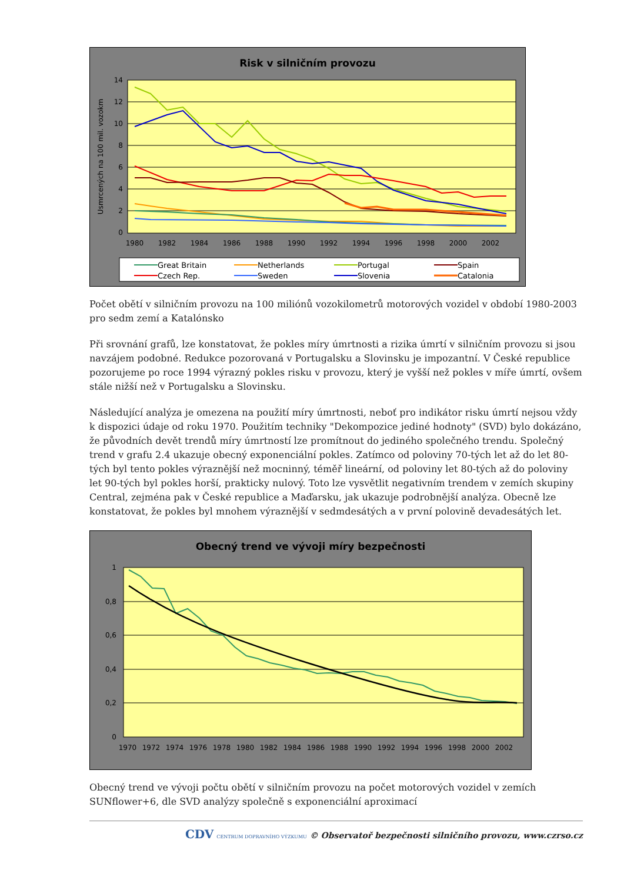Risk v silničním provozu
14
12
10
8
6
4
2
0
Usmrcených na 100 mil. vozokm
1980
1982
1984
1986
1988
1990
1992
1994
1996
1998
2000
2002
Great Britain
Netherlands
Portugal
Spain
Czech Rep.
Sweden
Slovenia
Catalonia
Počet obětí v silničním provozu na 100 miliónů vozokilometrů motorových vozidel v období 1980-2003 pro sedm zemí a Katalónsko
Při srovnání grafů, lze konstatovat, že pokles míry úmrtnosti a rizika úmrtí v silničním provozu si jsou navzájem podobné. Redukce pozorovaná v Portugalsku a Slovinsku je impozantní. V České republice pozorujeme po roce 1994 výrazný pokles risku v provozu, který je vyšší než pokles v míře úmrtí, ovšem stále nižší než v Portugalsku a Slovinsku.
Následující analýza je omezena na použití míry úmrtnosti, neboť pro indikátor risku úmrtí nejsou vždy k dispozici údaje od roku 1970. Použitím techniky "Dekompozice jediné hodnoty" (SVD) bylo dokázáno, že původních devět trendů míry úmrtností lze promítnout do jediného společného trendu. Společný trend v grafu 2.4 ukazuje obecný exponenciální pokles. Zatímco od poloviny 70-tých let až do let 80-tých byl tento pokles výraznější než mocninný, téměř lineární, od poloviny let 80-tých až do poloviny let 90-tých byl pokles horší, prakticky nulový. Toto lze vysvětlit negativním trendem v zemích skupiny Central, zejména pak v České republice a Maďarsku, jak ukazuje podrobnější analýza. Obecně lze konstatovat, že pokles byl mnohem výraznější v sedmdesátých a v první polovině devadesátých let.
Obecný trend ve vývoji míry bezpečnosti
1
0,8
0,6
0,4
0,2
0
1970
1972
1974
1976
1978
1980
1982
1984
1986
1988
1990
1992
1994
1996
1998
2000
2002
Obecný trend ve vývoji počtu obětí v silničním provozu na počet motorových vozidel v zemích SUNflower+6, dle SVD analýzy společně s exponenciální aproximací
CDV CENTRUM DOPRAVNÍHO VÝZKUMU © Observatoř bezpečnosti silničního provozu, www.czrso.cz